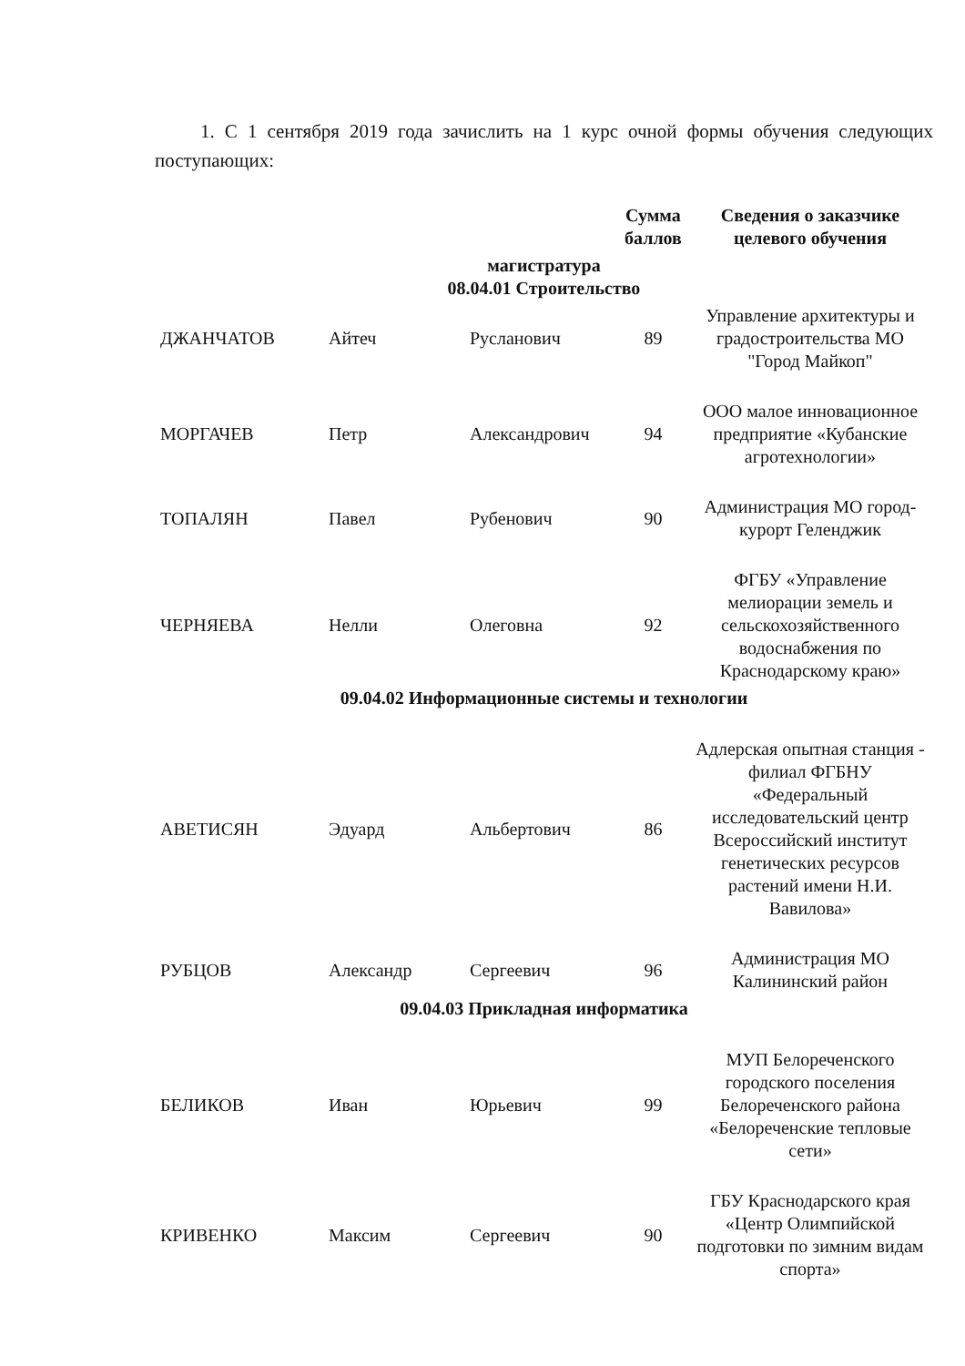1. С 1 сентября 2019 года зачислить на 1 курс очной формы обучения следующих поступающих:
| | | | Сумма баллов | Сведения о заказчике целевого обучения |
| --- | --- | --- | --- | --- |
| магистратура 08.04.01 Строительство | | | | |
| ДЖАНЧАТОВ | Айтеч | Русланович | 89 | Управление архитектуры и градостроительства МО "Город Майкоп" |
| МОРГАЧЕВ | Петр | Александрович | 94 | ООО малое инновационное предприятие «Кубанские агротехнологии» |
| ТОПАЛЯН | Павел | Рубенович | 90 | Администрация МО город-курорт Геленджик |
| ЧЕРНЯЕВА | Нелли | Олеговна | 92 | ФГБУ «Управление мелиорации земель и сельскохозяйственного водоснабжения по Краснодарскому краю» |
| 09.04.02 Информационные системы и технологии | | | | |
| АВЕТИСЯН | Эдуард | Альбертович | 86 | Адлерская опытная станция - филиал ФГБНУ «Федеральный исследовательский центр Всероссийский институт генетических ресурсов растений имени Н.И. Вавилова» |
| РУБЦОВ | Александр | Сергеевич | 96 | Администрация МО Калининский район |
| 09.04.03 Прикладная информатика | | | | |
| БЕЛИКОВ | Иван | Юрьевич | 99 | МУП Белореченского городского поселения Белореченского района «Белореченские тепловые сети» |
| КРИВЕНКО | Максим | Сергеевич | 90 | ГБУ Краснодарского края «Центр Олимпийской подготовки по зимним видам спорта» |